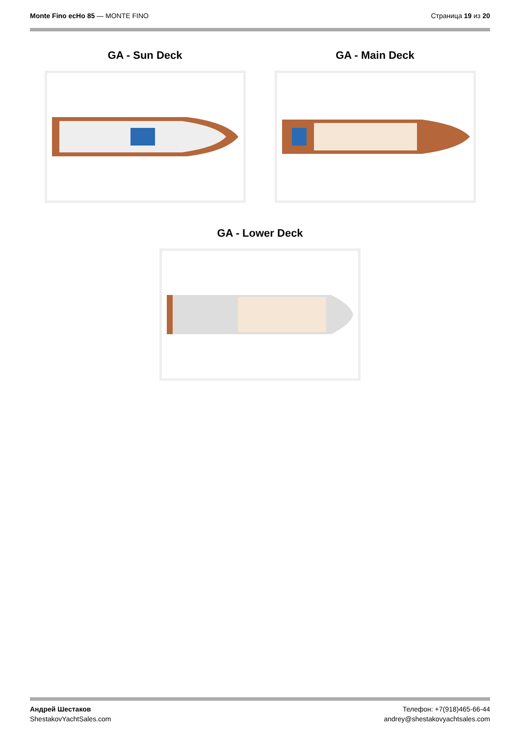Monte Fino ecHo 85 — MONTE FINO
Страница 19 из 20
GA - Sun Deck GA - Main Deck
GA - Lower Deck
Андрей Шестаков
ShestakovYachtSales.com
Телефон: +7(918)465-66-44
andrey@shestakovyachtsales.com